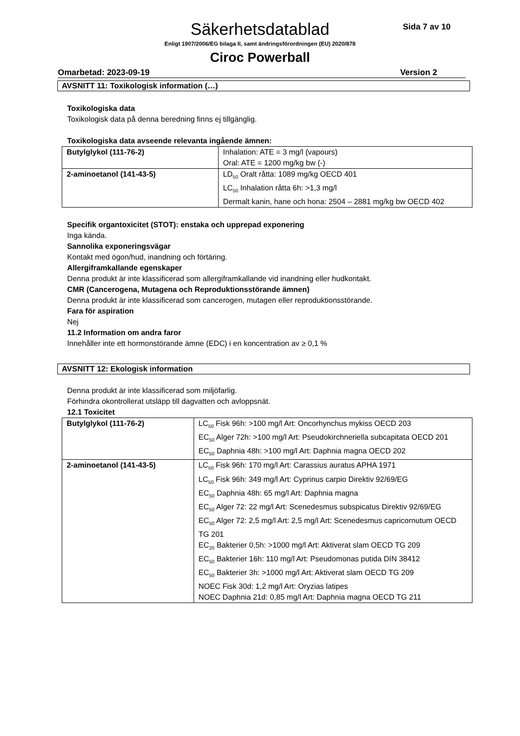Säkerhetsdatablad Sida 7 av 10
Enligt 1907/2006/EG bilaga II, samt ändringsförordningen (EU) 2020/878
Ciroc Powerball
Omarbetad: 2023-09-19 Version 2
AVSNITT 11: Toxikologisk information (…)
Toxikologiska data
Toxikologisk data på denna beredning finns ej tillgänglig.
Toxikologiska data avseende relevanta ingående ämnen:
| Butylglykol (111-76-2) | Inhalation: ATE = 3 mg/l (vapours) Oral: ATE = 1200 mg/kg bw (-) |
| 2-aminoetanol (141-43-5) | LD<sub>50</sub> Oralt råtta: 1089 mg/kg OECD 401 LC<sub>50</sub> Inhalation råtta 6h: >1,3 mg/l Dermalt kanin, hane och hona: 2504 – 2881 mg/kg bw OECD 402 |
Specifik organtoxicitet (STOT): enstaka och upprepad exponering
Inga kända.
Sannolika exponeringsvägar
Kontakt med ögon/hud, inandning och förtäring.
Allergiframkallande egenskaper
Denna produkt är inte klassificerad som allergiframkallande vid inandning eller hudkontakt.
CMR (Cancerogena, Mutagena och Reproduktionsstörande ämnen)
Denna produkt är inte klassificerad som cancerogen, mutagen eller reproduktionsstörande.
Fara för aspiration
Nej
11.2 Information om andra faror
Innehåller inte ett hormonstörande ämne (EDC) i en koncentration av ≥ 0,1 %
AVSNITT 12: Ekologisk information
Denna produkt är inte klassificerad som miljöfarlig.
Förhindra okontrollerat utsläpp till dagvatten och avloppsnät.
12.1 Toxicitet
| Butylglykol (111-76-2) | LC<sub>50</sub> Fisk 96h: >100 mg/l Art: Oncorhynchus mykiss OECD 203 EC<sub>50</sub> Alger 72h: >100 mg/l Art: Pseudokirchneriella subcapitata OECD 201 EC<sub>50</sub> Daphnia 48h: >100 mg/l Art: Daphnia magna OECD 202 |
| 2-aminoetanol (141-43-5) | LC<sub>50</sub> Fisk 96h: 170 mg/l Art: Carassius auratus APHA 1971 LC<sub>50</sub> Fisk 96h: 349 mg/l Art: Cyprinus carpio Direktiv 92/69/EG EC<sub>50</sub> Daphnia 48h: 65 mg/l Art: Daphnia magna EC<sub>50</sub> Alger 72: 22 mg/l Art: Scenedesmus subspicatus Direktiv 92/69/EG EC<sub>50</sub> Alger 72: 2,5 mg/l Art: 2,5 mg/l Art: Scenedesmus capricornutum OECD TG 201 EC<sub>20</sub> Bakterier 0,5h: >1000 mg/l Art: Aktiverat slam OECD TG 209 EC<sub>50</sub> Bakterier 16h: 110 mg/l Art: Pseudomonas putida DIN 38412 EC<sub>50</sub> Bakterier 3h: >1000 mg/l Art: Aktiverat slam OECD TG 209 NOEC Fisk 30d: 1,2 mg/l Art: Oryzias latipes NOEC Daphnia 21d: 0,85 mg/l Art: Daphnia magna OECD TG 211 |